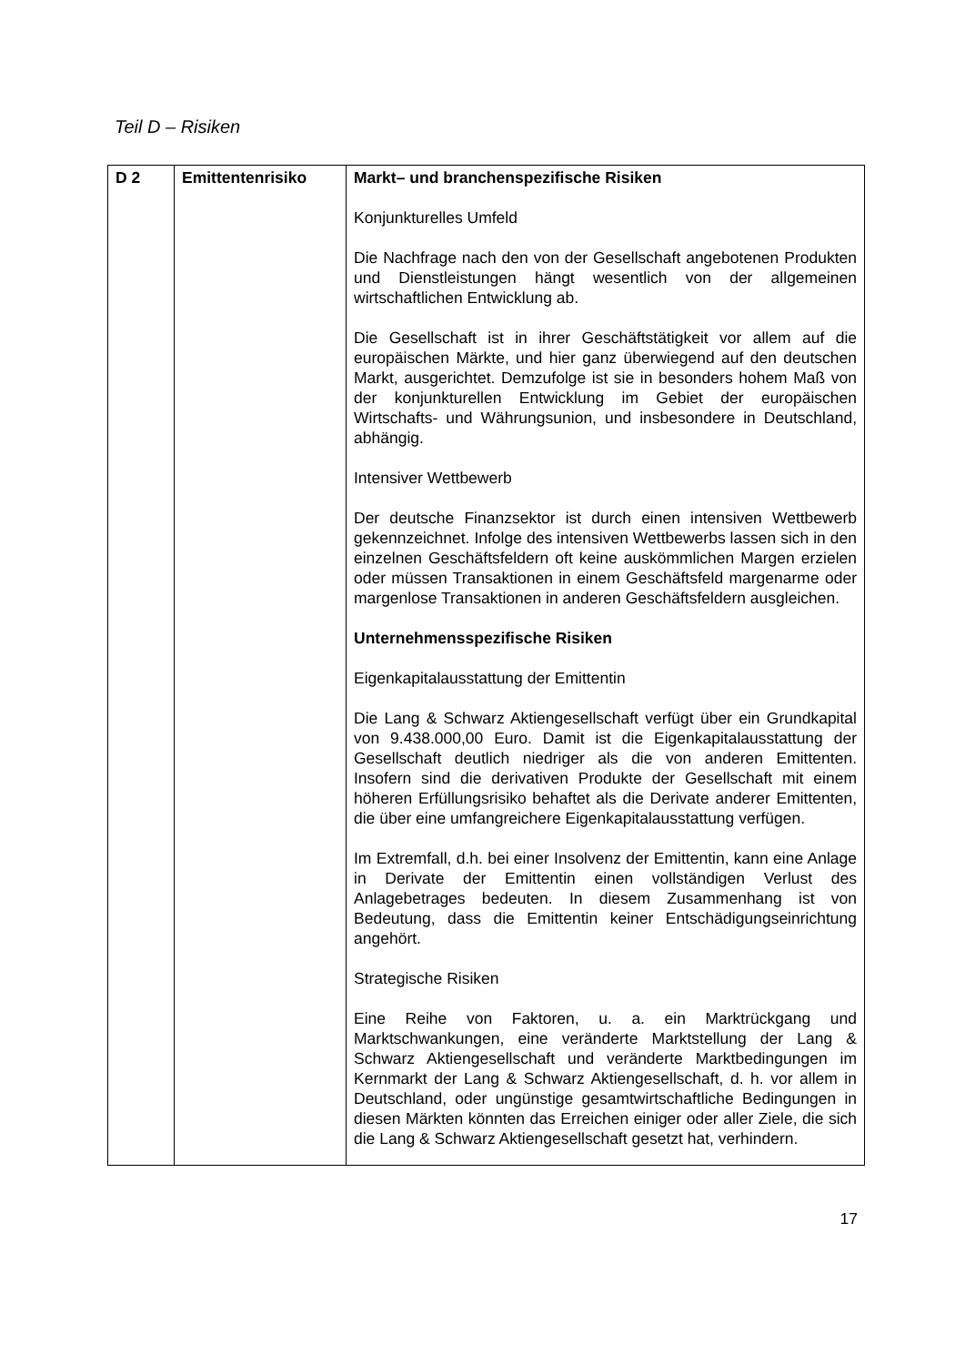Teil D – Risiken
| D 2 | Emittentenrisiko | Markt– und branchenspezifische Risiken Konjunkturelles Umfeld Die Nachfrage nach den von der Gesellschaft angebotenen Produkten und Dienstleistungen hängt wesentlich von der allgemeinen wirtschaftlichen Entwicklung ab. Die Gesellschaft ist in ihrer Geschäftstätigkeit vor allem auf die europäischen Märkte, und hier ganz überwiegend auf den deutschen Markt, ausgerichtet. Demzufolge ist sie in besonders hohem Maß von der konjunkturellen Entwicklung im Gebiet der europäischen Wirtschafts- und Währungsunion, und insbesondere in Deutschland, abhängig. Intensiver Wettbewerb Der deutsche Finanzsektor ist durch einen intensiven Wettbewerb gekennzeichnet. Infolge des intensiven Wettbewerbs lassen sich in den einzelnen Geschäftsfeldern oft keine auskömmlichen Margen erzielen oder müssen Transaktionen in einem Geschäftsfeld margenarme oder margenlose Transaktionen in anderen Geschäftsfeldern ausgleichen. Unternehmensspezifische Risiken Eigenkapitalausstattung der Emittentin Die Lang & Schwarz Aktiengesellschaft verfügt über ein Grundkapital von 9.438.000,00 Euro. Damit ist die Eigenkapitalausstattung der Gesellschaft deutlich niedriger als die von anderen Emittenten. Insofern sind die derivativen Produkte der Gesellschaft mit einem höheren Erfüllungsrisiko behaftet als die Derivate anderer Emittenten, die über eine umfangreichere Eigenkapitalausstattung verfügen. Im Extremfall, d.h. bei einer Insolvenz der Emittentin, kann eine Anlage in Derivate der Emittentin einen vollständigen Verlust des Anlagebetrages bedeuten. In diesem Zusammenhang ist von Bedeutung, dass die Emittentin keiner Entschädigungseinrichtung angehört. Strategische Risiken Eine Reihe von Faktoren, u. a. ein Marktrückgang und Marktschwankungen, eine veränderte Marktstellung der Lang & Schwarz Aktiengesellschaft und veränderte Marktbedingungen im Kernmarkt der Lang & Schwarz Aktiengesellschaft, d. h. vor allem in Deutschland, oder ungünstige gesamtwirtschaftliche Bedingungen in diesen Märkten könnten das Erreichen einiger oder aller Ziele, die sich die Lang & Schwarz Aktiengesellschaft gesetzt hat, verhindern. |
17